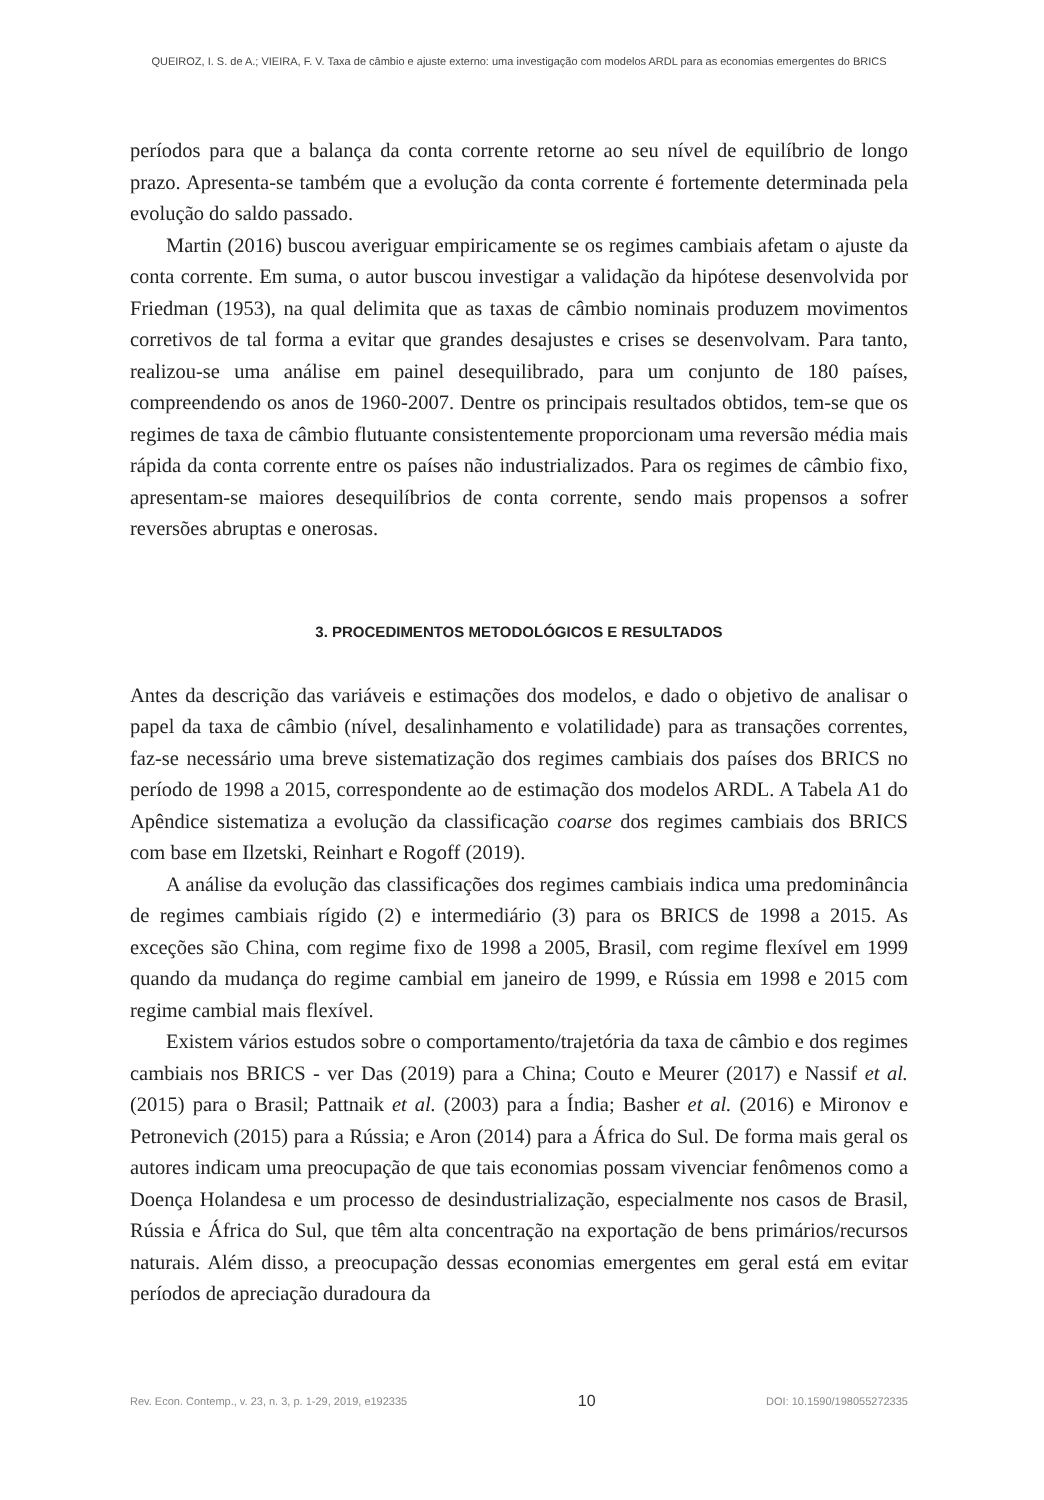QUEIROZ, I. S. de A.; VIEIRA, F. V. Taxa de câmbio e ajuste externo: uma investigação com modelos ARDL para as economias emergentes do BRICS
períodos para que a balança da conta corrente retorne ao seu nível de equilíbrio de longo prazo. Apresenta-se também que a evolução da conta corrente é fortemente determinada pela evolução do saldo passado.
Martin (2016) buscou averiguar empiricamente se os regimes cambiais afetam o ajuste da conta corrente. Em suma, o autor buscou investigar a validação da hipótese desenvolvida por Friedman (1953), na qual delimita que as taxas de câmbio nominais produzem movimentos corretivos de tal forma a evitar que grandes desajustes e crises se desenvolvam. Para tanto, realizou-se uma análise em painel desequilibrado, para um conjunto de 180 países, compreendendo os anos de 1960-2007. Dentre os principais resultados obtidos, tem-se que os regimes de taxa de câmbio flutuante consistentemente proporcionam uma reversão média mais rápida da conta corrente entre os países não industrializados. Para os regimes de câmbio fixo, apresentam-se maiores desequilíbrios de conta corrente, sendo mais propensos a sofrer reversões abruptas e onerosas.
3. PROCEDIMENTOS METODOLÓGICOS E RESULTADOS
Antes da descrição das variáveis e estimações dos modelos, e dado o objetivo de analisar o papel da taxa de câmbio (nível, desalinhamento e volatilidade) para as transações correntes, faz-se necessário uma breve sistematização dos regimes cambiais dos países dos BRICS no período de 1998 a 2015, correspondente ao de estimação dos modelos ARDL. A Tabela A1 do Apêndice sistematiza a evolução da classificação coarse dos regimes cambiais dos BRICS com base em Ilzetski, Reinhart e Rogoff (2019).
A análise da evolução das classificações dos regimes cambiais indica uma predominância de regimes cambiais rígido (2) e intermediário (3) para os BRICS de 1998 a 2015. As exceções são China, com regime fixo de 1998 a 2005, Brasil, com regime flexível em 1999 quando da mudança do regime cambial em janeiro de 1999, e Rússia em 1998 e 2015 com regime cambial mais flexível.
Existem vários estudos sobre o comportamento/trajetória da taxa de câmbio e dos regimes cambiais nos BRICS - ver Das (2019) para a China; Couto e Meurer (2017) e Nassif et al. (2015) para o Brasil; Pattnaik et al. (2003) para a Índia; Basher et al. (2016) e Mironov e Petronevich (2015) para a Rússia; e Aron (2014) para a África do Sul. De forma mais geral os autores indicam uma preocupação de que tais economias possam vivenciar fenômenos como a Doença Holandesa e um processo de desindustrialização, especialmente nos casos de Brasil, Rússia e África do Sul, que têm alta concentração na exportação de bens primários/recursos naturais. Além disso, a preocupação dessas economias emergentes em geral está em evitar períodos de apreciação duradoura da
Rev. Econ. Contemp., v. 23, n. 3, p. 1-29, 2019, e192335 10 DOI: 10.1590/198055272335